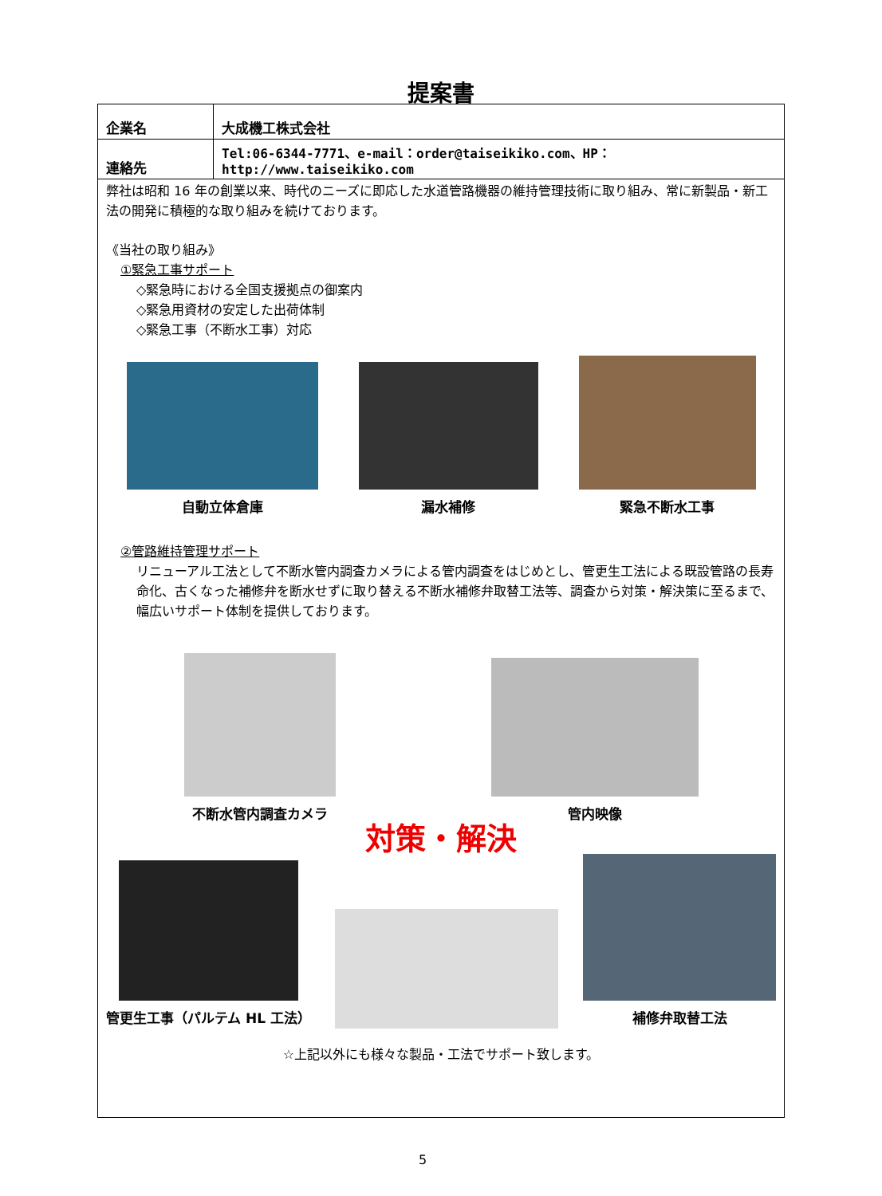提案書
| 企業名 | 大成機工株式会社 |
| 連絡先 | Tel:06-6344-7771、e-mail：order@taiseikiko.com、HP：http://www.taiseikiko.com |
弊社は昭和 16 年の創業以来、時代のニーズに即応した水道管路機器の維持管理技術に取り組み、常に新製品・新工法の開発に積極的な取り組みを続けております。
《当社の取り組み》
①緊急工事サポート
◇緊急時における全国支援拠点の御案内
◇緊急用資材の安定した出荷体制
◇緊急工事（不断水工事）対応
自動立体倉庫
漏水補修
緊急不断水工事
②管路維持管理サポート
リニューアル工法として不断水管内調査カメラによる管内調査をはじめとし、管更生工法による既設管路の長寿命化、古くなった補修弁を断水せずに取り替える不断水補修弁取替工法等、調査から対策・解決策に至るまで、幅広いサポート体制を提供しております。
不断水管内調査カメラ
管内映像
対策・解決
管更生工事（パルテム HL 工法）
補修弁取替工法
☆上記以外にも様々な製品・工法でサポート致します。
5